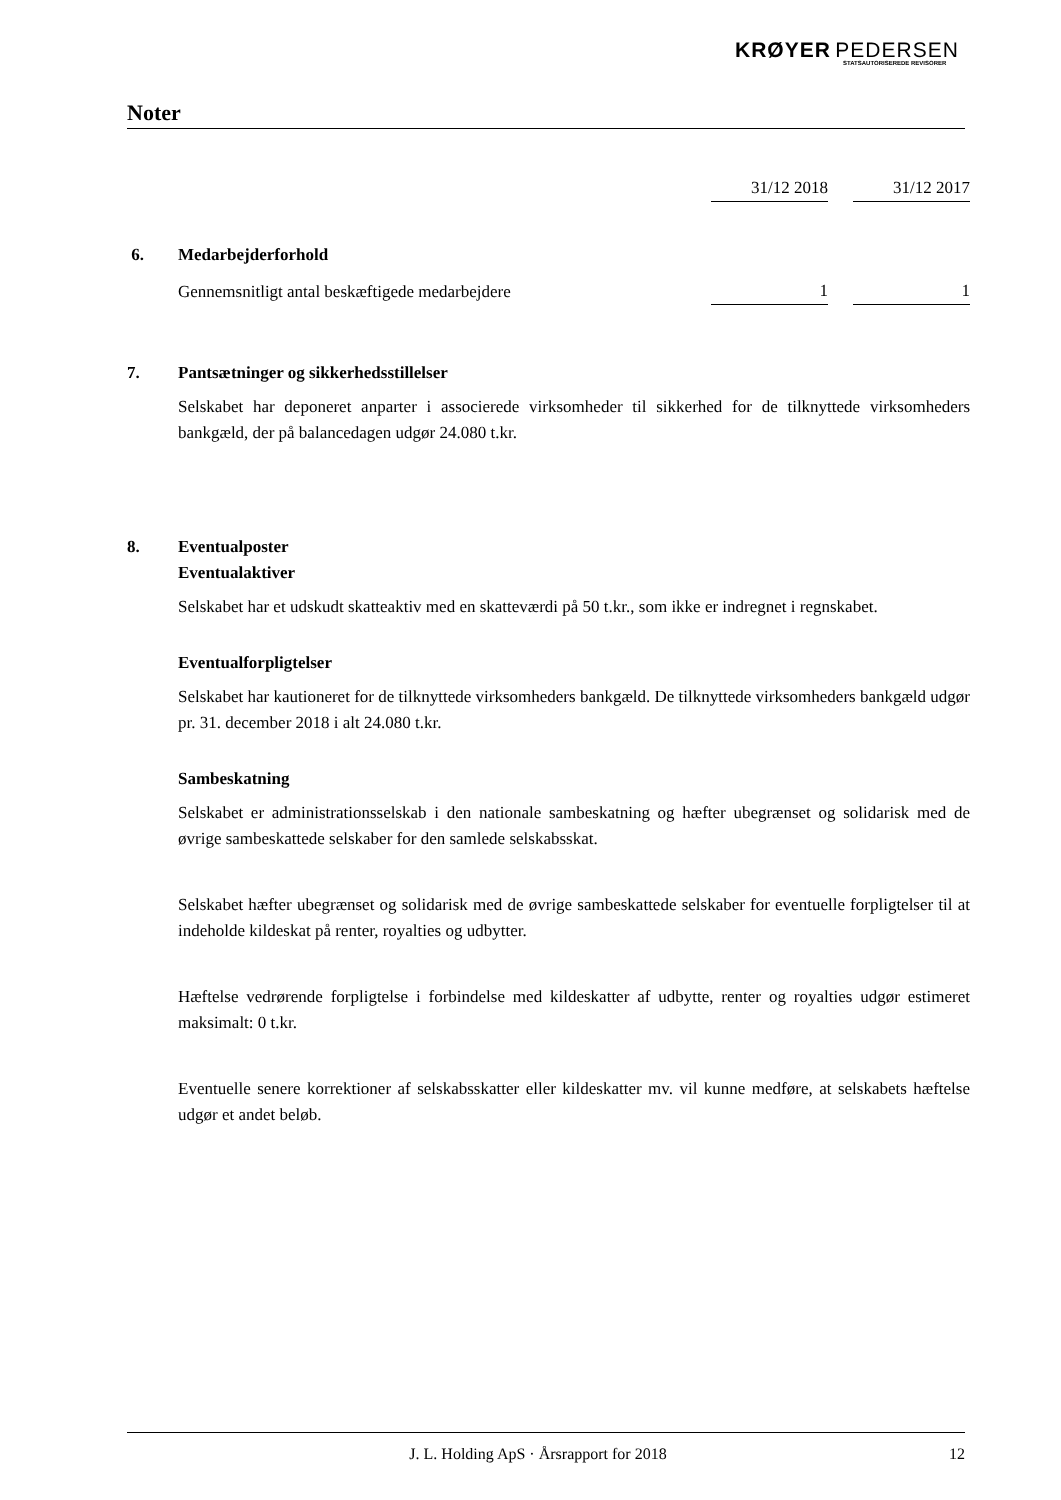KRØYER PEDERSEN
STATSAUTORISEREDE REVISORER
Noter
| | | 31/12 2018 | | 31/12 2017 |
6. Medarbejderforhold
| Gennemsnitligt antal beskæftigede medarbejdere | 1 | | 1 |
7. Pantsætninger og sikkerhedsstillelser
Selskabet har deponeret anparter i associerede virksomheder til sikkerhed for de tilknyttede virksomheders bankgæld, der på balancedagen udgør 24.080 t.kr.
8. Eventualposter
Eventualaktiver
Selskabet har et udskudt skatteaktiv med en skatteværdi på 50 t.kr., som ikke er indregnet i regnskabet.
Eventualforpligtelser
Selskabet har kautioneret for de tilknyttede virksomheders bankgæld. De tilknyttede virksomheders bankgæld udgør pr. 31. december 2018 i alt 24.080 t.kr.
Sambeskatning
Selskabet er administrationsselskab i den nationale sambeskatning og hæfter ubegrænset og solidarisk med de øvrige sambeskattede selskaber for den samlede selskabsskat.
Selskabet hæfter ubegrænset og solidarisk med de øvrige sambeskattede selskaber for eventuelle forpligtelser til at indeholde kildeskat på renter, royalties og udbytter.
Hæftelse vedrørende forpligtelse i forbindelse med kildeskatter af udbytte, renter og royalties udgør estimeret maksimalt: 0 t.kr.
Eventuelle senere korrektioner af selskabsskatter eller kildeskatter mv. vil kunne medføre, at selskabets hæftelse udgør et andet beløb.
J. L. Holding ApS · Årsrapport for 2018 12